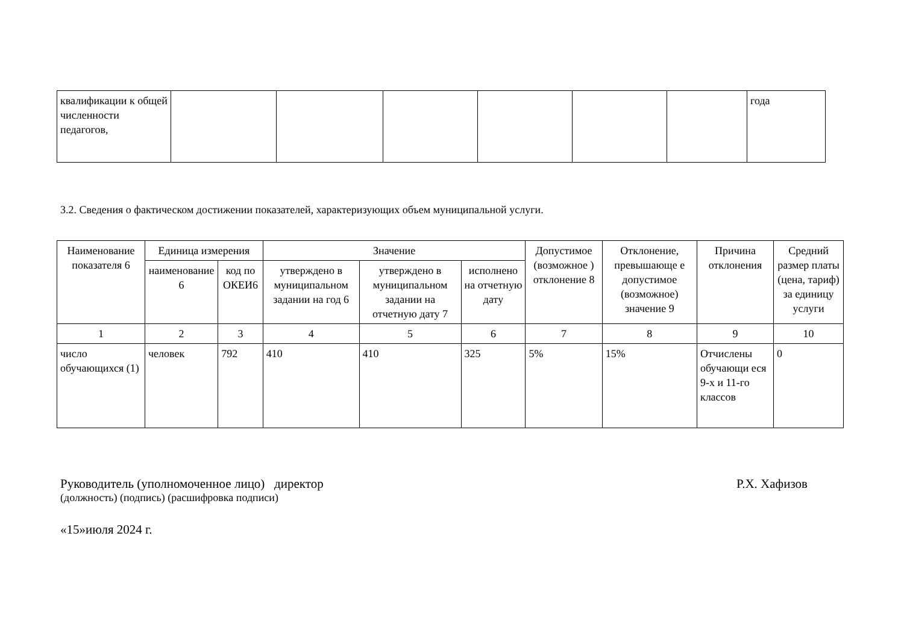| квалификации к общей численности педагогов, | | | | | | | года |
3.2. Сведения о фактическом достижении показателей, характеризующих объем муниципальной услуги.
| Наименование показателя 6 | Единица измерения | | Значение | | | Допустимое (возможное ) отклонение 8 | Отклонение, превышающе е допустимое (возможное) значение 9 | Причина отклонения | Средний размер платы (цена, тариф) за единицу услуги |
| --- | --- | --- | --- | --- | --- | --- | --- | --- | --- |
| | наименование 6 | код по ОКЕИ6 | утверждено в муниципальном задании на год 6 | утверждено в муниципальном задании на отчетную дату 7 | исполнено на отчетную дату | | | | |
| 1 | 2 | 3 | 4 | 5 | 6 | 7 | 8 | 9 | 10 |
| число обучающихся (1) | человек | 792 | 410 | 410 | 325 | 5% | 15% | Отчислены обучающи еся 9-х и 11-го классов | 0 |
Руководитель (уполномоченное лицо) директор Р.Х. Хафизов
(должность) (подпись) (расшифровка подписи)
«15»июля 2024 г.